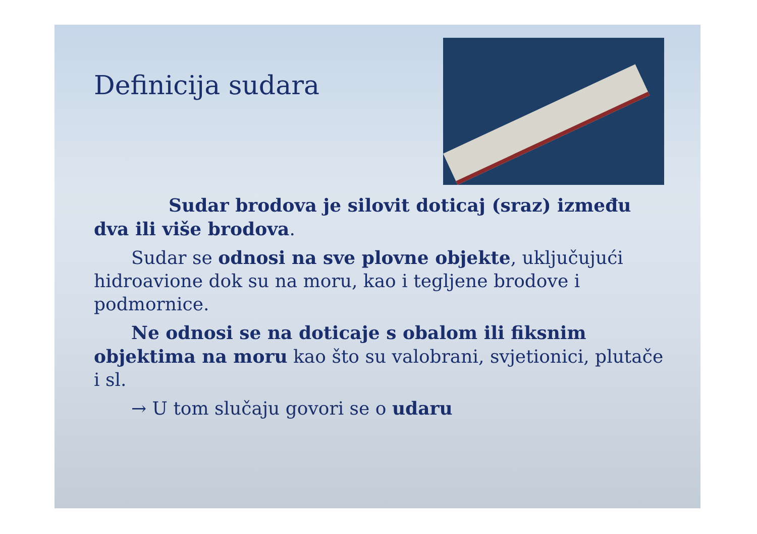Definicija sudara
Sudar brodova je silovit doticaj (sraz) između dva ili više brodova.
Sudar se odnosi na sve plovne objekte, uključujući hidroavione dok su na moru, kao i tegljene brodove i podmornice.
Ne odnosi se na doticaje s obalom ili fiksnim objektima na moru kao što su valobrani, svjetionici, plutače i sl.
→ U tom slučaju govori se o udaru